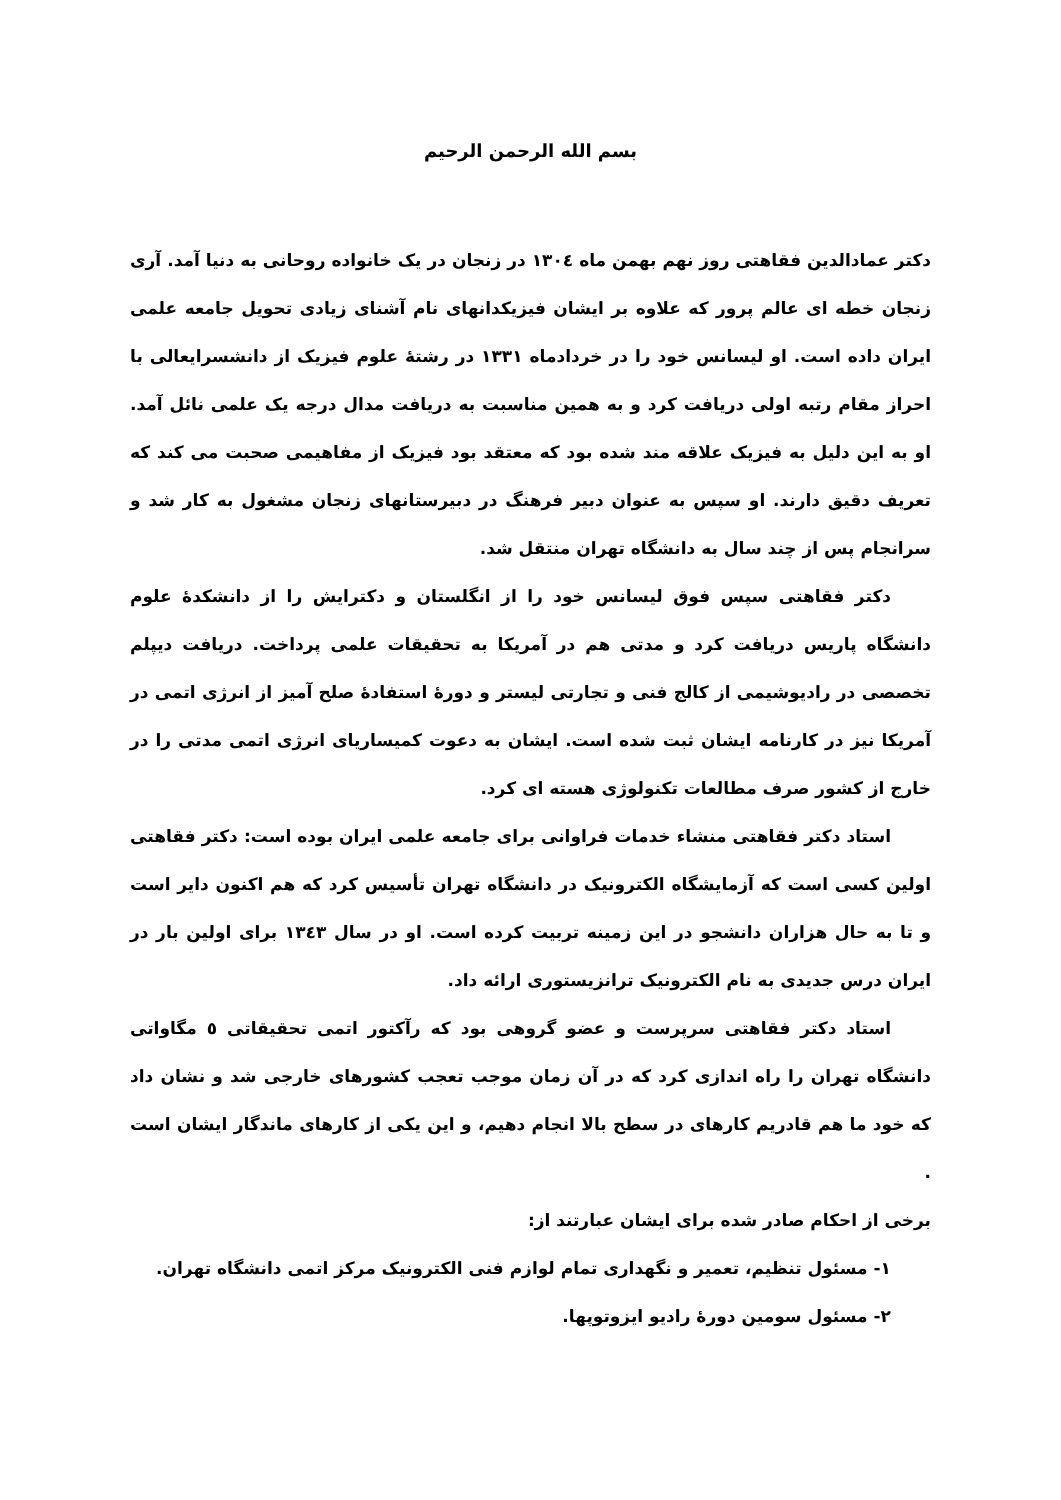بسم الله الرحمن الرحیم
دکتر عمادالدین فقاهتی روز نهم بهمن ماه ١٣٠٤ در زنجان در یک خانواده روحانی به دنیا آمد. آری زنجان خطه ای عالم پرور که علاوه بر ایشان فیزیکدانهای نام آشنای زیادی تحویل جامعه علمی ایران داده است. او لیسانس خود را در خردادماه ١٣٣١ در رشتۀ علوم فیزیک از دانشسرایعالی با احراز مقام رتبه اولی دریافت کرد و به همین مناسبت به دریافت مدال درجه یک علمی نائل آمد. او به این دلیل به فیزیک علاقه مند شده بود که معتقد بود فیزیک از مفاهیمی صحبت می کند که تعریف دقیق دارند. او سپس به عنوان دبیر فرهنگ در دبیرستانهای زنجان مشغول به کار شد و سرانجام پس از چند سال به دانشگاه تهران منتقل شد.
دکتر فقاهتی سپس فوق لیسانس خود را از انگلستان و دکترایش را از دانشکدۀ علوم دانشگاه پاریس دریافت کرد و مدتی هم در آمریکا به تحقیقات علمی پرداخت. دریافت دیپلم تخصصی در رادیوشیمی از کالج فنی و تجارتی لیستر و دورۀ استفادۀ صلح آمیز از انرژی اتمی در آمریکا نیز در کارنامه ایشان ثبت شده است. ایشان به دعوت کمیساریای انرژی اتمی مدتی را در خارج از کشور صرف مطالعات تکنولوژی هسته ای کرد.
استاد دکتر فقاهتی منشاء خدمات فراوانی برای جامعه علمی ایران بوده است: دکتر فقاهتی اولین کسی است که آزمایشگاه الکترونیک در دانشگاه تهران تأسیس کرد که هم اکنون دایر است و تا به حال هزاران دانشجو در این زمینه تربیت کرده است. او در سال ١٣٤٣ برای اولین بار در ایران درس جدیدی به نام الکترونیک ترانزیستوری ارائه داد.
استاد دکتر فقاهتی سرپرست و عضو گروهی بود که رآکتور اتمی تحقیقاتی ٥ مگاواتی دانشگاه تهران را راه اندازی کرد که در آن زمان موجب تعجب کشورهای خارجی شد و نشان داد که خود ما هم قادریم کارهای در سطح بالا انجام دهیم، و این یکی از کارهای ماندگار ایشان است .
برخی از احکام صادر شده برای ایشان عبارتند از:
١- مسئول تنظیم، تعمیر و نگهداری تمام لوازم فنی الکترونیک مرکز اتمی دانشگاه تهران.
٢- مسئول سومین دورۀ رادیو ایزوتوپها.